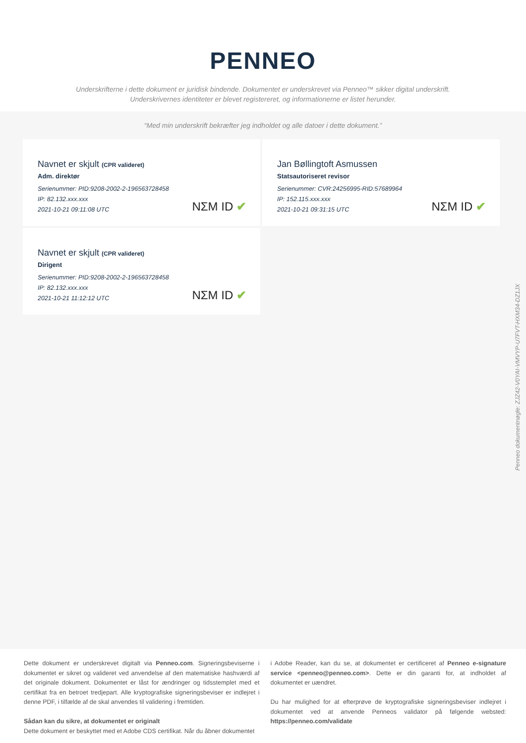PENNEO
Underskrifterne i dette dokument er juridisk bindende. Dokumentet er underskrevet via Penneo™ sikker digital underskrift.
Underskrivernes identiteter er blevet registereret, og informationerne er listet herunder.
“Med min underskrift bekræfter jeg indholdet og alle datoer i dette dokument.”
Navnet er skjult (CPR valideret)
Adm. direktør
Serienummer: PID:9208-2002-2-196563728458
IP: 82.132.xxx.xxx
2021-10-21 09:11:08 UTC
NΣM ID ✔
Jan Bøllingtoft Asmussen
Statsautoriseret revisor
Serienummer: CVR:24256995-RID:57689964
IP: 152.115.xxx.xxx
2021-10-21 09:31:15 UTC
NΣM ID ✔
Navnet er skjult (CPR valideret)
Dirigent
Serienummer: PID:9208-2002-2-196563728458
IP: 82.132.xxx.xxx
2021-10-21 11:12:12 UTC
NΣM ID ✔
Penneo dokumentnøgle: ZJZ42-V0YAI-VMVYP-U7FVT-HXM34-DZ1JX
Dette dokument er underskrevet digitalt via Penneo.com. Signeringsbeviserne i dokumentet er sikret og valideret ved anvendelse af den matematiske hashværdi af det originale dokument. Dokumentet er låst for ændringer og tidsstemplet med et certifikat fra en betroet tredjepart. Alle kryptografiske signeringsbeviser er indlejret i denne PDF, i tilfælde af de skal anvendes til validering i fremtiden.
Sådan kan du sikre, at dokumentet er originalt
Dette dokument er beskyttet med et Adobe CDS certifikat. Når du åbner dokumentet
i Adobe Reader, kan du se, at dokumentet er certificeret af Penneo e-signature service <penneo@penneo.com>. Dette er din garanti for, at indholdet af dokumentet er uændret.
Du har mulighed for at efterprøve de kryptografiske signeringsbeviser indlejret i dokumentet ved at anvende Penneos validator på følgende websted: https://penneo.com/validate